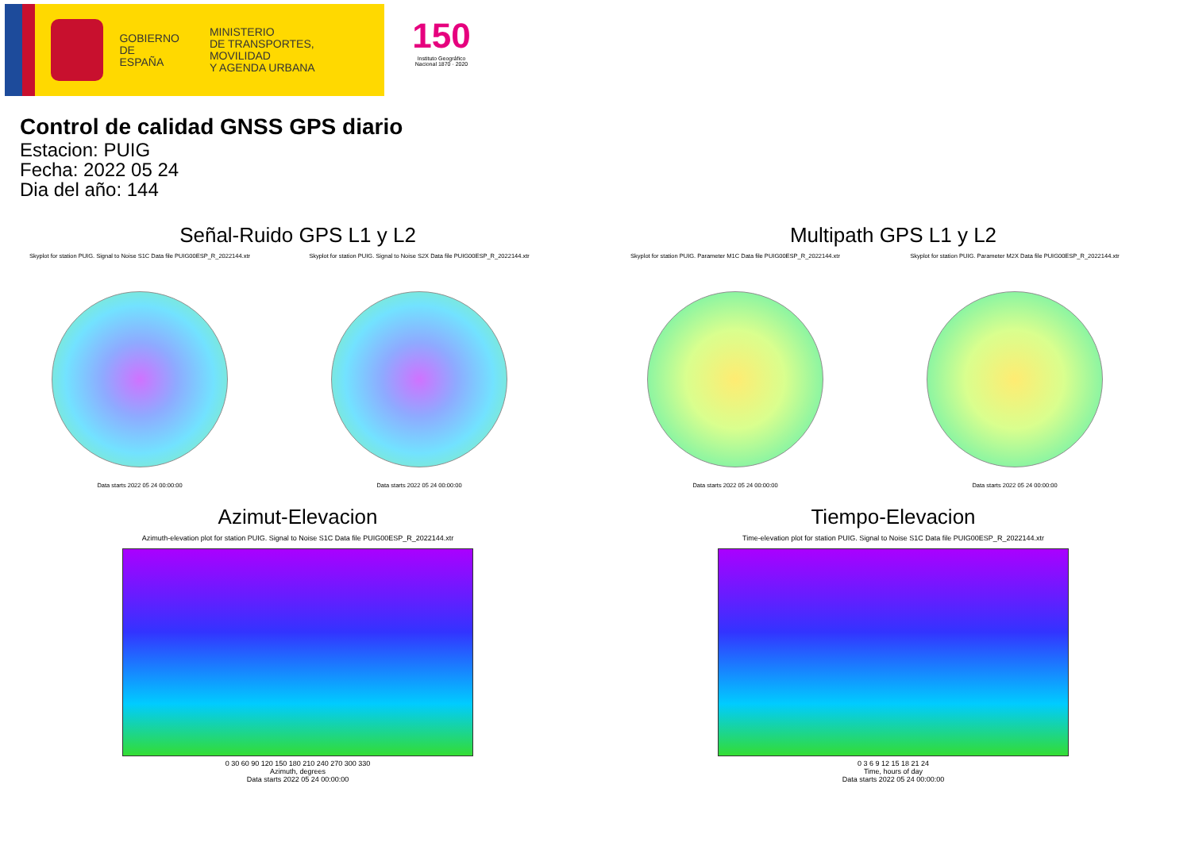GOBIERNO
DE ESPAÑA
MINISTERIO
DE TRANSPORTES, MOVILIDAD
Y AGENDA URBANA
150
Instituto Geográfico Nacional 1870 · 2020
Control de calidad GNSS GPS diario
Estacion: PUIG
Fecha: 2022 05 24
Dia del año: 144
Señal-Ruido GPS L1 y L2
Skyplot for station PUIG. Signal to Noise S1C Data file PUIG00ESP_R_2022144.xtr
Data starts 2022 05 24 00:00:00
Skyplot for station PUIG. Signal to Noise S2X Data file PUIG00ESP_R_2022144.xtr
Data starts 2022 05 24 00:00:00
Multipath GPS L1 y L2
Skyplot for station PUIG. Parameter M1C Data file PUIG00ESP_R_2022144.xtr
Data starts 2022 05 24 00:00:00
Skyplot for station PUIG. Parameter M2X Data file PUIG00ESP_R_2022144.xtr
Data starts 2022 05 24 00:00:00
Azimut-Elevacion
Azimuth-elevation plot for station PUIG. Signal to Noise S1C Data file PUIG00ESP_R_2022144.xtr
0 30 60 90 120 150 180 210 240 270 300 330
Azimuth, degrees
Data starts 2022 05 24 00:00:00
Tiempo-Elevacion
Time-elevation plot for station PUIG. Signal to Noise S1C Data file PUIG00ESP_R_2022144.xtr
0 3 6 9 12 15 18 21 24
Time, hours of day
Data starts 2022 05 24 00:00:00